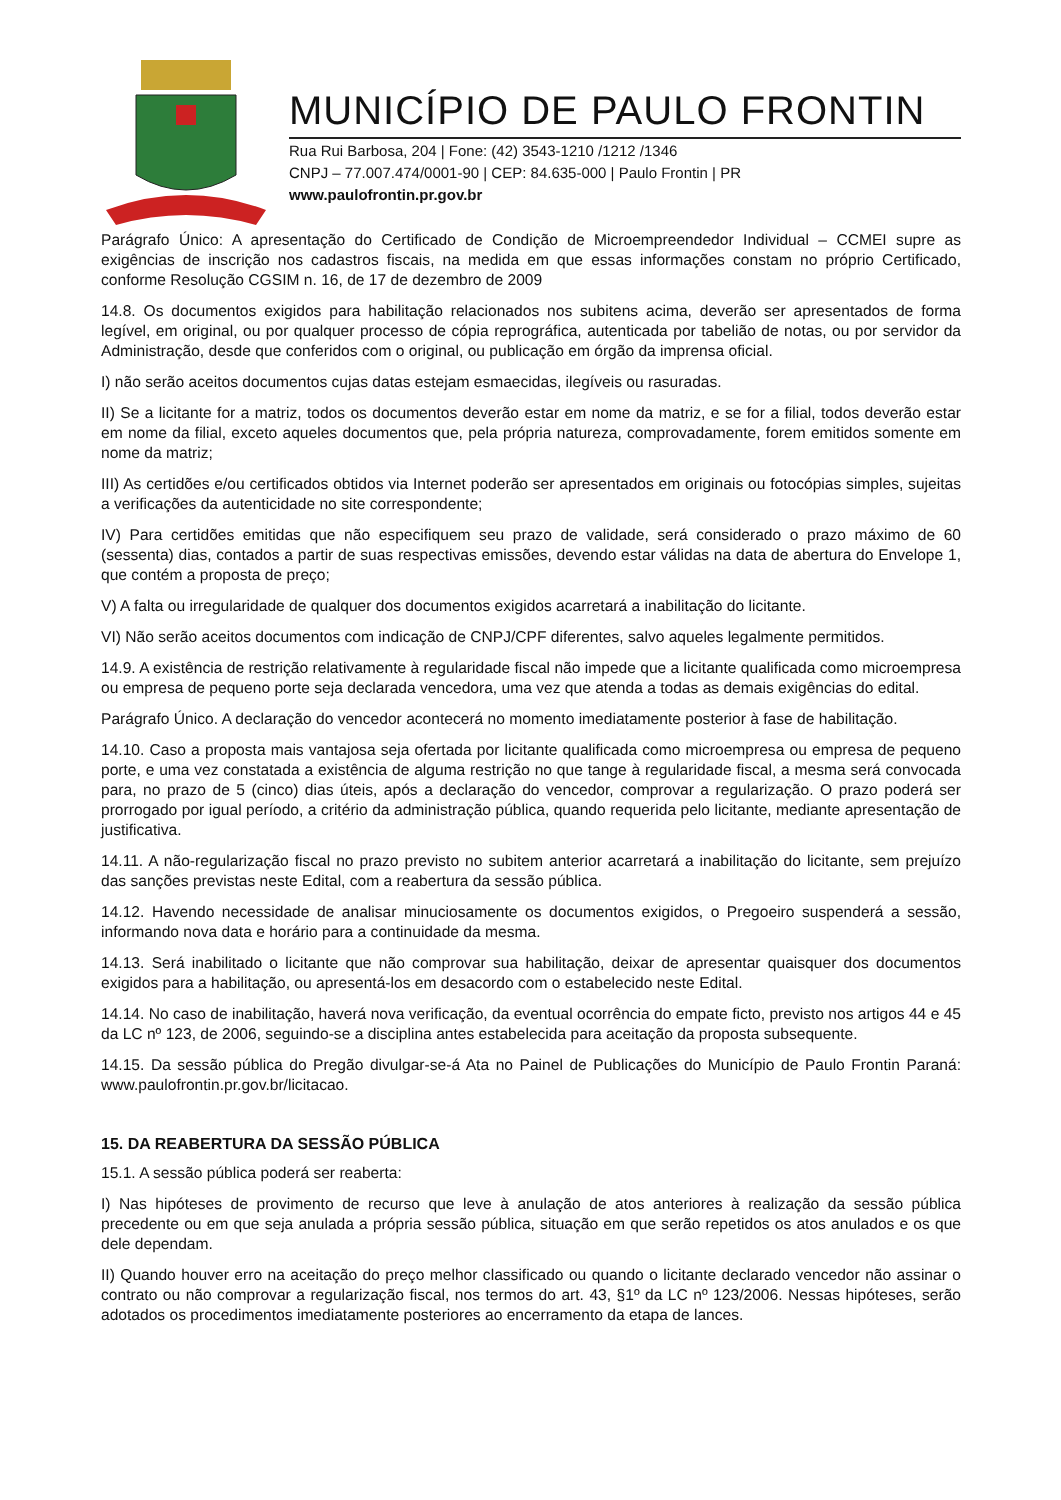MUNICÍPIO DE PAULO FRONTIN
Rua Rui Barbosa, 204 | Fone: (42) 3543-1210 /1212 /1346
CNPJ – 77.007.474/0001-90 | CEP: 84.635-000 | Paulo Frontin | PR
www.paulofrontin.pr.gov.br
Parágrafo Único: A apresentação do Certificado de Condição de Microempreendedor Individual – CCMEI supre as exigências de inscrição nos cadastros fiscais, na medida em que essas informações constam no próprio Certificado, conforme Resolução CGSIM n. 16, de 17 de dezembro de 2009
14.8. Os documentos exigidos para habilitação relacionados nos subitens acima, deverão ser apresentados de forma legível, em original, ou por qualquer processo de cópia reprográfica, autenticada por tabelião de notas, ou por servidor da Administração, desde que conferidos com o original, ou publicação em órgão da imprensa oficial.
I) não serão aceitos documentos cujas datas estejam esmaecidas, ilegíveis ou rasuradas.
II) Se a licitante for a matriz, todos os documentos deverão estar em nome da matriz, e se for a filial, todos deverão estar em nome da filial, exceto aqueles documentos que, pela própria natureza, comprovadamente, forem emitidos somente em nome da matriz;
III) As certidões e/ou certificados obtidos via Internet poderão ser apresentados em originais ou fotocópias simples, sujeitas a verificações da autenticidade no site correspondente;
IV) Para certidões emitidas que não especifiquem seu prazo de validade, será considerado o prazo máximo de 60 (sessenta) dias, contados a partir de suas respectivas emissões, devendo estar válidas na data de abertura do Envelope 1, que contém a proposta de preço;
V) A falta ou irregularidade de qualquer dos documentos exigidos acarretará a inabilitação do licitante.
VI) Não serão aceitos documentos com indicação de CNPJ/CPF diferentes, salvo aqueles legalmente permitidos.
14.9. A existência de restrição relativamente à regularidade fiscal não impede que a licitante qualificada como microempresa ou empresa de pequeno porte seja declarada vencedora, uma vez que atenda a todas as demais exigências do edital.
Parágrafo Único. A declaração do vencedor acontecerá no momento imediatamente posterior à fase de habilitação.
14.10. Caso a proposta mais vantajosa seja ofertada por licitante qualificada como microempresa ou empresa de pequeno porte, e uma vez constatada a existência de alguma restrição no que tange à regularidade fiscal, a mesma será convocada para, no prazo de 5 (cinco) dias úteis, após a declaração do vencedor, comprovar a regularização. O prazo poderá ser prorrogado por igual período, a critério da administração pública, quando requerida pelo licitante, mediante apresentação de justificativa.
14.11. A não-regularização fiscal no prazo previsto no subitem anterior acarretará a inabilitação do licitante, sem prejuízo das sanções previstas neste Edital, com a reabertura da sessão pública.
14.12. Havendo necessidade de analisar minuciosamente os documentos exigidos, o Pregoeiro suspenderá a sessão, informando nova data e horário para a continuidade da mesma.
14.13. Será inabilitado o licitante que não comprovar sua habilitação, deixar de apresentar quaisquer dos documentos exigidos para a habilitação, ou apresentá-los em desacordo com o estabelecido neste Edital.
14.14. No caso de inabilitação, haverá nova verificação, da eventual ocorrência do empate ficto, previsto nos artigos 44 e 45 da LC nº 123, de 2006, seguindo-se a disciplina antes estabelecida para aceitação da proposta subsequente.
14.15. Da sessão pública do Pregão divulgar-se-á Ata no Painel de Publicações do Município de Paulo Frontin Paraná: www.paulofrontin.pr.gov.br/licitacao.
15. DA REABERTURA DA SESSÃO PÚBLICA
15.1. A sessão pública poderá ser reaberta:
I) Nas hipóteses de provimento de recurso que leve à anulação de atos anteriores à realização da sessão pública precedente ou em que seja anulada a própria sessão pública, situação em que serão repetidos os atos anulados e os que dele dependam.
II) Quando houver erro na aceitação do preço melhor classificado ou quando o licitante declarado vencedor não assinar o contrato ou não comprovar a regularização fiscal, nos termos do art. 43, §1º da LC nº 123/2006. Nessas hipóteses, serão adotados os procedimentos imediatamente posteriores ao encerramento da etapa de lances.